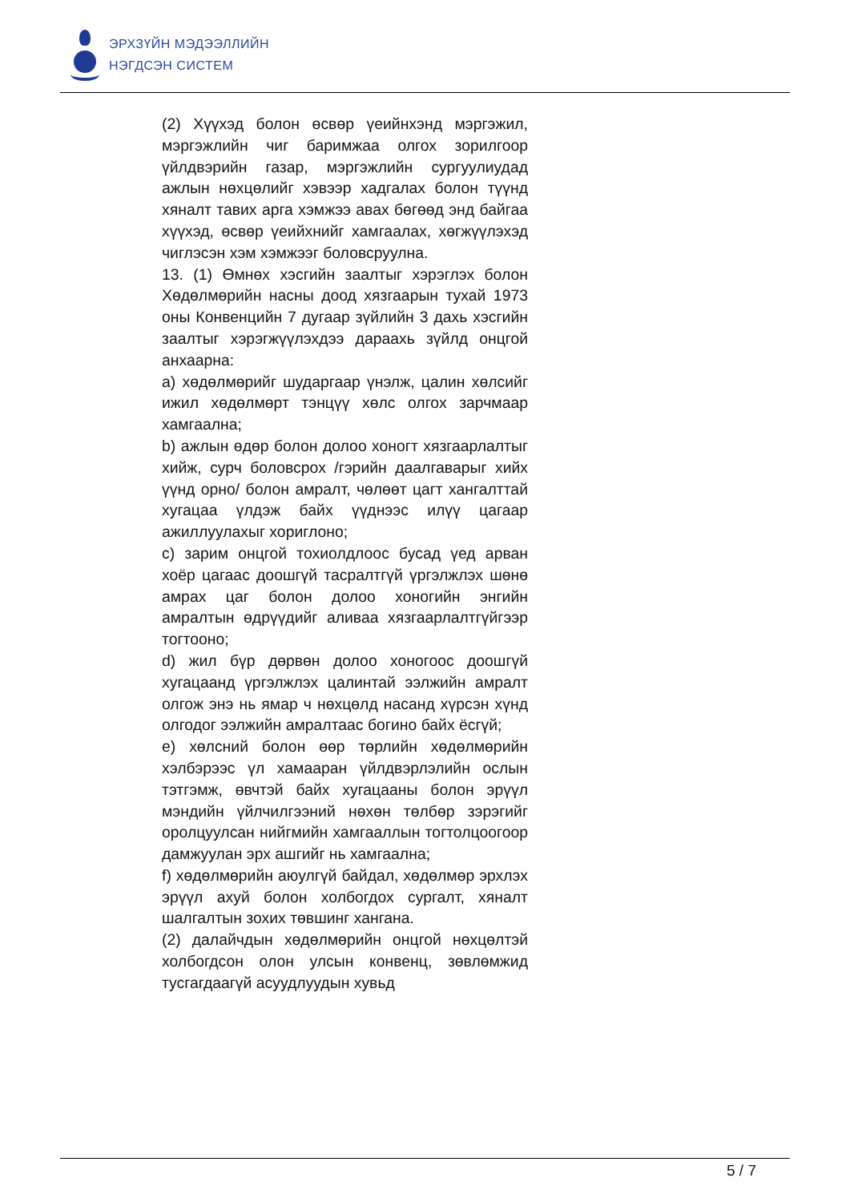ЭРХЗҮЙН МЭДЭЭЛЛИЙН
НЭГДСЭН СИСТЕМ
(2) Хүүхэд болон өсвөр үеийнхэнд мэргэжил, мэргэжлийн чиг баримжаа олгох зорилгоор үйлдвэрийн газар, мэргэжлийн сургуулиудад ажлын нөхцөлийг хэвээр хадгалах болон түүнд хяналт тавих арга хэмжээ авах бөгөөд энд байгаа хүүхэд, өсвөр үеийхнийг хамгаалах, хөгжүүлэхэд чиглэсэн хэм хэмжээг боловсруулна.
13. (1) Өмнөх хэсгийн заалтыг хэрэглэх болон Хөдөлмөрийн насны доод хязгаарын тухай 1973 оны Конвенцийн 7 дугаар зүйлийн 3 дахь хэсгийн заалтыг хэрэгжүүлэхдээ дараахь зүйлд онцгой анхаарна:
a) хөдөлмөрийг шударгаар үнэлж, цалин хөлсийг ижил хөдөлмөрт тэнцүү хөлс олгох зарчмаар хамгаална;
b) ажлын өдөр болон долоо хоногт хязгаарлалтыг хийж, сурч боловсрох /гэрийн даалгаварыг хийх үүнд орно/ болон амралт, чөлөөт цагт хангалттай хугацаа үлдэж байх үүднээс илүү цагаар ажиллуулахыг хориглоно;
c) зарим онцгой тохиолдлоос бусад үед арван хоёр цагаас доошгүй тасралтгүй үргэлжлэх шөнө амрах цаг болон долоо хоногийн энгийн амралтын өдрүүдийг аливаа хязгаарлалтгүйгээр тогтооно;
d) жил бүр дөрвөн долоо хоногоос доошгүй хугацаанд үргэлжлэх цалинтай ээлжийн амралт олгож энэ нь ямар ч нөхцөлд насанд хүрсэн хүнд олгодог ээлжийн амралтаас богино байх ёсгүй;
e) хөлсний болон өөр төрлийн хөдөлмөрийн хэлбэрээс үл хамааран үйлдвэрлэлийн ослын тэтгэмж, өвчтэй байх хугацааны болон эрүүл мэндийн үйлчилгээний нөхөн төлбөр зэрэгийг оролцуулсан нийгмийн хамгааллын тогтолцоогоор дамжуулан эрх ашгийг нь хамгаална;
f) хөдөлмөрийн аюулгүй байдал, хөдөлмөр эрхлэх эрүүл ахуй болон холбогдох сургалт, хяналт шалгалтын зохих төвшинг хангана.
(2) далайчдын хөдөлмөрийн онцгой нөхцөлтэй холбогдсон олон улсын конвенц, зөвлөмжид тусгагдаагүй асуудлуудын хувьд
5 / 7